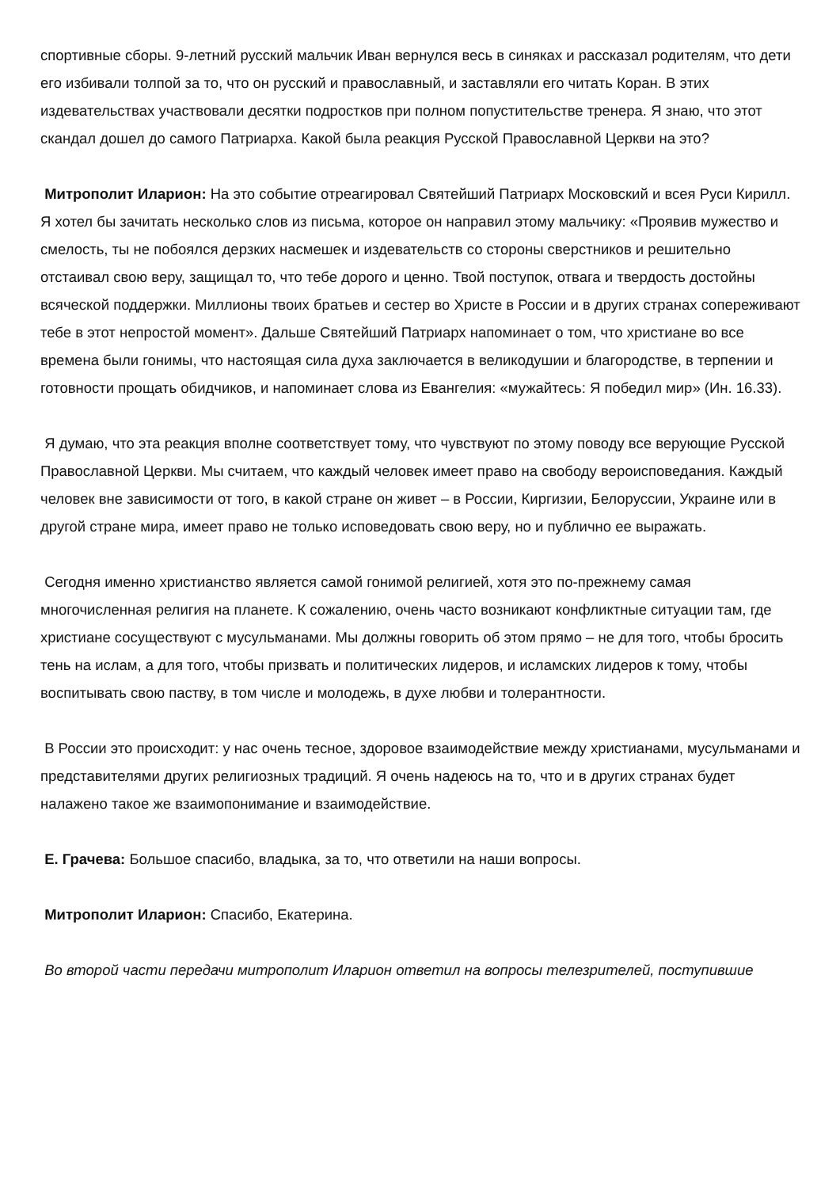спортивные сборы. 9-летний русский мальчик Иван вернулся весь в синяках и рассказал родителям, что дети его избивали толпой за то, что он русский и православный, и заставляли его читать Коран. В этих издевательствах участвовали десятки подростков при полном попустительстве тренера. Я знаю, что этот скандал дошел до самого Патриарха. Какой была реакция Русской Православной Церкви на это?
Митрополит Иларион: На это событие отреагировал Святейший Патриарх Московский и всея Руси Кирилл. Я хотел бы зачитать несколько слов из письма, которое он направил этому мальчику: «Проявив мужество и смелость, ты не побоялся дерзких насмешек и издевательств со стороны сверстников и решительно отстаивал свою веру, защищал то, что тебе дорого и ценно. Твой поступок, отвага и твердость достойны всяческой поддержки. Миллионы твоих братьев и сестер во Христе в России и в других странах сопереживают тебе в этот непростой момент». Дальше Святейший Патриарх напоминает о том, что христиане во все времена были гонимы, что настоящая сила духа заключается в великодушии и благородстве, в терпении и готовности прощать обидчиков, и напоминает слова из Евангелия: «мужайтесь: Я победил мир» (Ин. 16.33).
Я думаю, что эта реакция вполне соответствует тому, что чувствуют по этому поводу все верующие Русской Православной Церкви. Мы считаем, что каждый человек имеет право на свободу вероисповедания. Каждый человек вне зависимости от того, в какой стране он живет – в России, Киргизии, Белоруссии, Украине или в другой стране мира, имеет право не только исповедовать свою веру, но и публично ее выражать.
Сегодня именно христианство является самой гонимой религией, хотя это по-прежнему самая многочисленная религия на планете. К сожалению, очень часто возникают конфликтные ситуации там, где христиане сосуществуют с мусульманами. Мы должны говорить об этом прямо – не для того, чтобы бросить тень на ислам, а для того, чтобы призвать и политических лидеров, и исламских лидеров к тому, чтобы воспитывать свою паству, в том числе и молодежь, в духе любви и толерантности.
В России это происходит: у нас очень тесное, здоровое взаимодействие между христианами, мусульманами и представителями других религиозных традиций. Я очень надеюсь на то, что и в других странах будет налажено такое же взаимопонимание и взаимодействие.
Е. Грачева: Большое спасибо, владыка, за то, что ответили на наши вопросы.
Митрополит Иларион: Спасибо, Екатерина.
Во второй части передачи митрополит Иларион ответил на вопросы телезрителей, поступившие